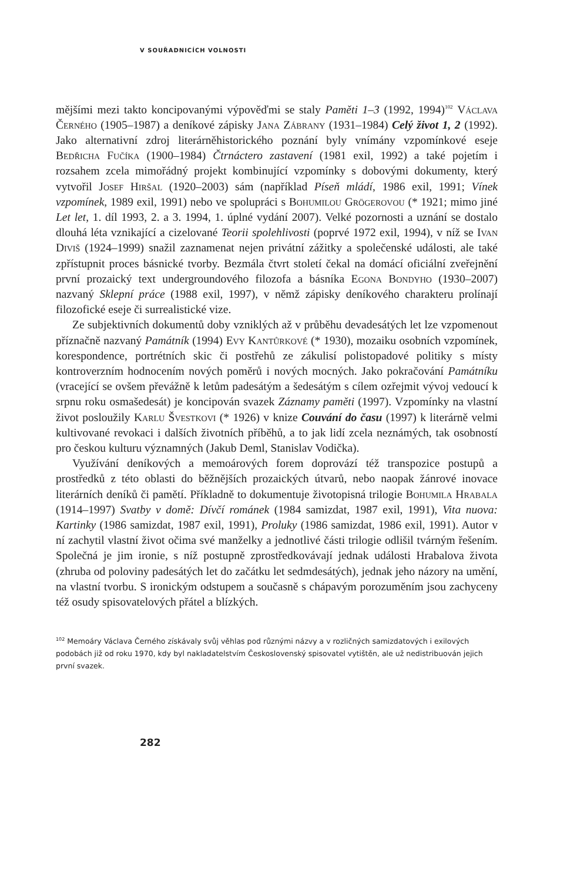V SOUŘADNICÍCH VOLNOSTI
mějšími mezi takto koncipovanými výpověďmi se staly Paměti 1–3 (1992, 1994)<sup>102</sup> Václava Černého (1905–1987) a deníkové zápisky Jana Zábrany (1931–1984) Celý život 1, 2 (1992). Jako alternativní zdroj literárněhistorického poznání byly vnímány vzpomínkové eseje Bedřicha Fučíka (1900–1984) Čtrnáctero zastavení (1981 exil, 1992) a také pojetím i rozsahem zcela mimořádný projekt kombinující vzpomínky s dobovými dokumenty, který vytvořil Josef Hiršal (1920–2003) sám (například Píseň mládí, 1986 exil, 1991; Vínek vzpomínek, 1989 exil, 1991) nebo ve spolupráci s Bohumilou Grögerovou (* 1921; mimo jiné Let let, 1. díl 1993, 2. a 3. 1994, 1. úplné vydání 2007). Velké pozornosti a uznání se dostalo dlouhá léta vznikající a cizelované Teorii spolehlivosti (poprvé 1972 exil, 1994), v níž se Ivan Diviš (1924–1999) snažil zaznamenat nejen privátní zážitky a společenské události, ale také zpřístupnit proces básnické tvorby. Bezmála čtvrt století čekal na domácí oficiální zveřejnění první prozaický text undergroundového filozofa a básníka Egona Bondyho (1930–2007) nazvaný Sklepní práce (1988 exil, 1997), v němž zápisky deníkového charakteru prolínají filozofické eseje či surrealistické vize.
Ze subjektivních dokumentů doby vzniklých až v průběhu devadesátých let lze vzpomenout příznačně nazvaný Památník (1994) Evy Kantůrkové (* 1930), mozaiku osobních vzpomínek, korespondence, portrétních skic či postřehů ze zákulisí polistopadové politiky s místy kontroverzním hodnocením nových poměrů i nových mocných. Jako pokračování Památníku (vracející se ovšem převážně k letům padesátým a šedesátým s cílem ozřejmit vývoj vedoucí k srpnu roku osmašedesát) je koncipován svazek Záznamy paměti (1997). Vzpomínky na vlastní život posloužily Karlu Švestkovi (* 1926) v knize Couvání do času (1997) k literárně velmi kultivované revokaci i dalších životních příběhů, a to jak lidí zcela neznámých, tak osobností pro českou kulturu významných (Jakub Deml, Stanislav Vodička).
Využívání deníkových a memoárových forem doprovází též transpozice postupů a prostředků z této oblasti do běžnějších prozaických útvarů, nebo naopak žánrové inovace literárních deníků či pamětí. Příkladně to dokumentuje životopisná trilogie Bohumila Hrabala (1914–1997) Svatby v domě: Dívčí románek (1984 samizdat, 1987 exil, 1991), Vita nuova: Kartinky (1986 samizdat, 1987 exil, 1991), Proluky (1986 samizdat, 1986 exil, 1991). Autor v ní zachytil vlastní život očima své manželky a jednotlivé části trilogie odlišil tvárným řešením. Společná je jim ironie, s níž postupně zprostředkovávají jednak události Hrabalova života (zhruba od poloviny padesátých let do začátku let sedmdesátých), jednak jeho názory na umění, na vlastní tvorbu. S ironickým odstupem a současně s chápavým porozuměním jsou zachyceny též osudy spisovatelových přátel a blízkých.
<sup>102</sup> Memoáry Václava Černého získávaly svůj věhlas pod různými názvy a v rozličných samizdatových i exilových podobách již od roku 1970, kdy byl nakladatelstvím Československý spisovatel vytištěn, ale už nedistribuován jejich první svazek.
282